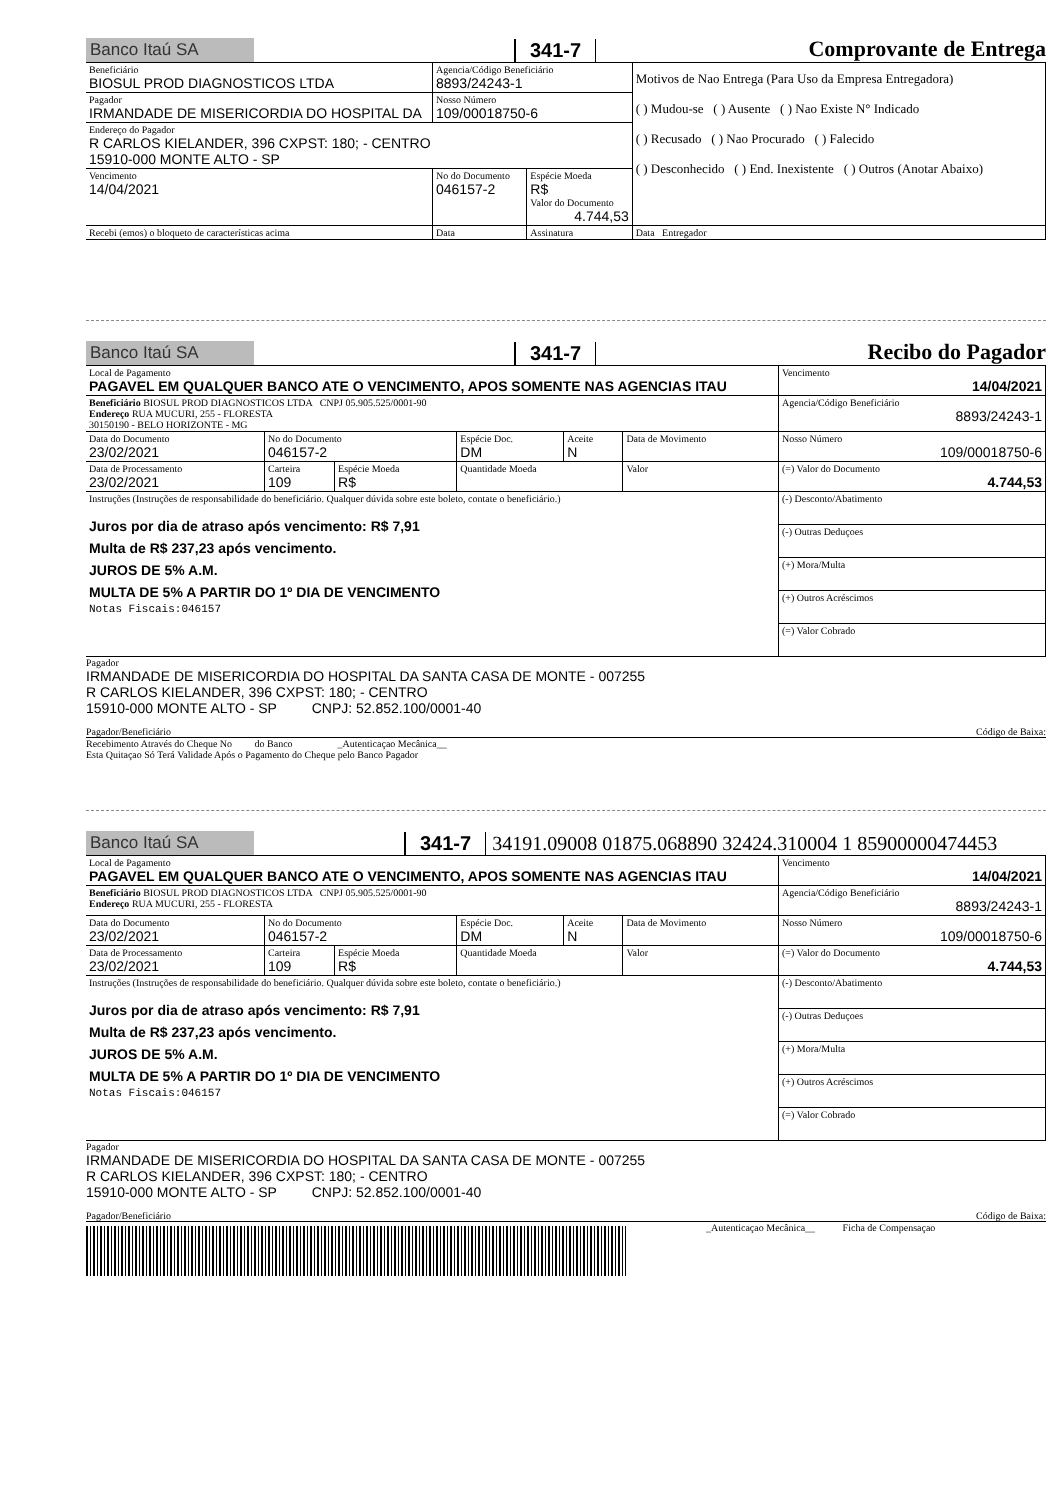Banco Itaú SA 341-7 Comprovante de Entrega
| Beneficiário BIOSUL PROD DIAGNOSTICOS LTDA | Agencia/Código Beneficiário 8893/24243-1 | | Motivos de Nao Entrega (Para Uso da Empresa Entregadora) ( ) Mudou-se ( ) Ausente ( ) Nao Existe N° Indicado ( ) Recusado ( ) Nao Procurado ( ) Falecido ( ) Desconhecido ( ) End. Inexistente ( ) Outros (Anotar Abaixo) |
| Pagador IRMANDADE DE MISERICORDIA DO HOSPITAL DA | Nosso Número 109/00018750-6 | | |
| Endereço do Pagador R CARLOS KIELANDER, 396 CXPST: 180; - CENTRO 15910-000 MONTE ALTO - SP | | | |
| Vencimento 14/04/2021 | No do Documento 046157-2 | Espécie Moeda R$ Valor do Documento 4.744,53 | |
| Recebi (emos) o bloqueto de características acima | Data | Assinatura | Data Entregador |
Banco Itaú SA 341-7 Recibo do Pagador
| Local de Pagamento PAGAVEL EM QUALQUER BANCO ATE O VENCIMENTO, APOS SOMENTE NAS AGENCIAS ITAU | | | | | | Vencimento 14/04/2021 |
| Beneficiário BIOSUL PROD DIAGNOSTICOS LTDA CNPJ 05.905.525/0001-90 Endereço RUA MUCURI, 255 - FLORESTA 30150190 - BELO HORIZONTE - MG | | | | | | Agencia/Código Beneficiário 8893/24243-1 |
| Data do Documento 23/02/2021 | No do Documento 046157-2 | | Espécie Doc. DM | Aceite N | Data de Movimento | Nosso Número 109/00018750-6 |
| Data de Processamento 23/02/2021 | Carteira 109 | Espécie Moeda R$ | Quantidade Moeda | | Valor | (=) Valor do Documento 4.744,53 |
| Instruções (Instruções de responsabilidade do beneficiário. Qualquer dúvida sobre este boleto, contate o beneficiário.) Juros por dia de atraso após vencimento: R$ 7,91 Multa de R$ 237,23 após vencimento. JUROS DE 5% A.M. MULTA DE 5% A PARTIR DO 1º DIA DE VENCIMENTO Notas Fiscais:046157 | | | | | | (-) Desconto/Abatimento |
| | | | | | | (-) Outras Deduçoes |
| | | | | | | (+) Mora/Multa |
| | | | | | | (+) Outros Acréscimos |
| | | | | | | (=) Valor Cobrado |
Pagador
IRMANDADE DE MISERICORDIA DO HOSPITAL DA SANTA CASA DE MONTE - 007255
R CARLOS KIELANDER, 396 CXPST: 180; - CENTRO
15910-000 MONTE ALTO - SP CNPJ: 52.852.100/0001-40
Pagador/Beneficiário Código de Baixa:
Recebimento Através do Cheque No do Banco _Autenticaçao Mecânica__
Esta Quitaçao Só Terá Validade Após o Pagamento do Cheque pelo Banco Pagador
Banco Itaú SA 341-7 34191.09008 01875.068890 32424.310004 1 85900000474453
| Local de Pagamento PAGAVEL EM QUALQUER BANCO ATE O VENCIMENTO, APOS SOMENTE NAS AGENCIAS ITAU | | | | | | Vencimento 14/04/2021 |
| Beneficiário BIOSUL PROD DIAGNOSTICOS LTDA CNPJ 05.905.525/0001-90 Endereço RUA MUCURI, 255 - FLORESTA | | | | | | Agencia/Código Beneficiário 8893/24243-1 |
| Data do Documento 23/02/2021 | No do Documento 046157-2 | | Espécie Doc. DM | Aceite N | Data de Movimento | Nosso Número 109/00018750-6 |
| Data de Processamento 23/02/2021 | Carteira 109 | Espécie Moeda R$ | Quantidade Moeda | | Valor | (=) Valor do Documento 4.744,53 |
| Instruções (Instruções de responsabilidade do beneficiário. Qualquer dúvida sobre este boleto, contate o beneficiário.) Juros por dia de atraso após vencimento: R$ 7,91 Multa de R$ 237,23 após vencimento. JUROS DE 5% A.M. MULTA DE 5% A PARTIR DO 1º DIA DE VENCIMENTO Notas Fiscais:046157 | | | | | | (-) Desconto/Abatimento |
| | | | | | | (-) Outras Deduçoes |
| | | | | | | (+) Mora/Multa |
| | | | | | | (+) Outros Acréscimos |
| | | | | | | (=) Valor Cobrado |
Pagador
IRMANDADE DE MISERICORDIA DO HOSPITAL DA SANTA CASA DE MONTE - 007255
R CARLOS KIELANDER, 396 CXPST: 180; - CENTRO
15910-000 MONTE ALTO - SP CNPJ: 52.852.100/0001-40
Pagador/Beneficiário Código de Baixa:
_Autenticaçao Mecânica__ Ficha de Compensaçao